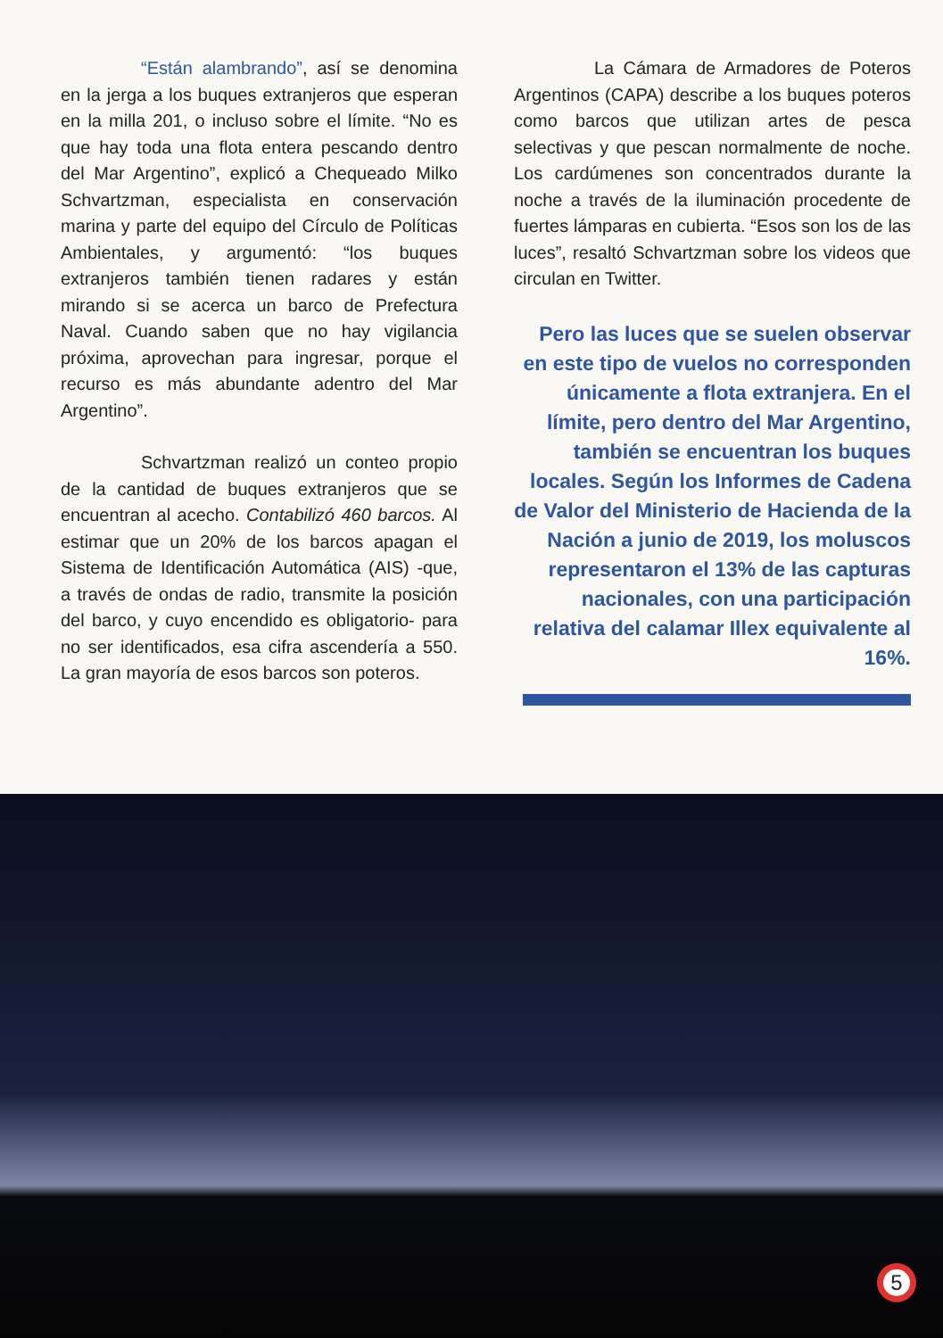“Están alambrando”, así se denomina en la jerga a los buques extranjeros que esperan en la milla 201, o incluso sobre el límite. “No es que hay toda una flota entera pescando dentro del Mar Argentino”, explicó a Chequeado Milko Schvartzman, especialista en conservación marina y parte del equipo del Círculo de Políticas Ambientales, y argumentó: “los buques extranjeros también tienen radares y están mirando si se acerca un barco de Prefectura Naval. Cuando saben que no hay vigilancia próxima, aprovechan para ingresar, porque el recurso es más abundante adentro del Mar Argentino”.
Schvartzman realizó un conteo propio de la cantidad de buques extranjeros que se encuentran al acecho. Contabilizó 460 barcos. Al estimar que un 20% de los barcos apagan el Sistema de Identificación Automática (AIS) -que, a través de ondas de radio, transmite la posición del barco, y cuyo encendido es obligatorio- para no ser identificados, esa cifra ascendería a 550. La gran mayoría de esos barcos son poteros.
La Cámara de Armadores de Poteros Argentinos (CAPA) describe a los buques poteros como barcos que utilizan artes de pesca selectivas y que pescan normalmente de noche. Los cardúmenes son concentrados durante la noche a través de la iluminación procedente de fuertes lámparas en cubierta. “Esos son los de las luces”, resaltó Schvartzman sobre los videos que circulan en Twitter.
Pero las luces que se suelen observar en este tipo de vuelos no corresponden únicamente a flota extranjera. En el límite, pero dentro del Mar Argentino, también se encuentran los buques locales. Según los Informes de Cadena de Valor del Ministerio de Hacienda de la Nación a junio de 2019, los moluscos representaron el 13% de las capturas nacionales, con una participación relativa del calamar Illex equivalente al 16%.
5